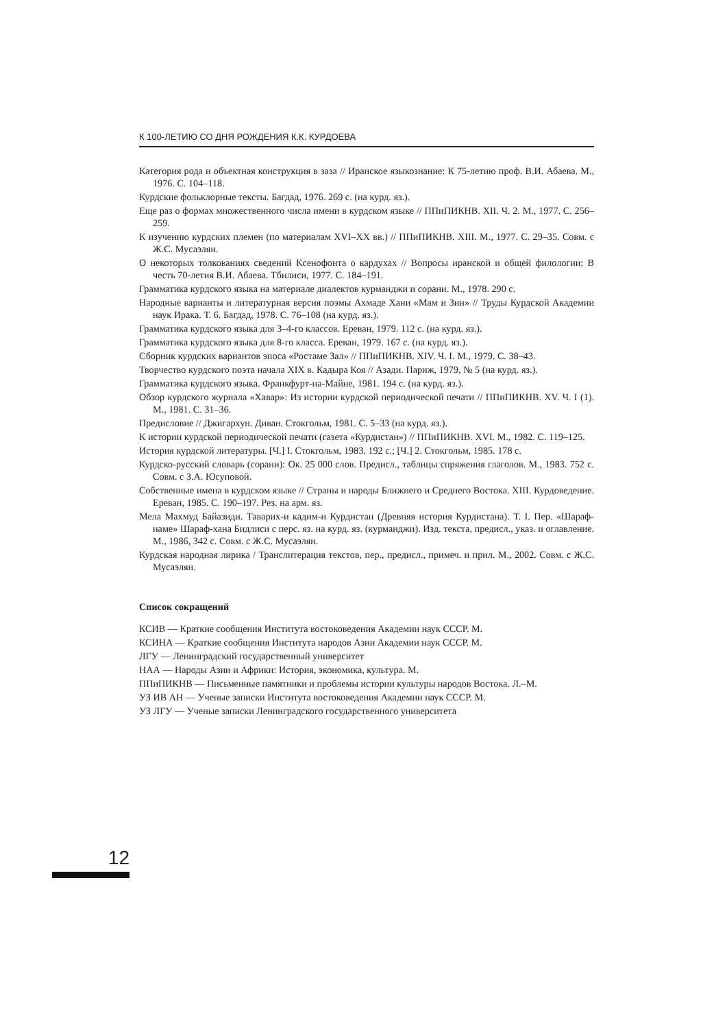К 100-ЛЕТИЮ СО ДНЯ РОЖДЕНИЯ К.К. КУРДОЕВА
Категория рода и объектная конструкция в заза // Иранское языкознание: К 75-летию проф. В.И. Абаева. М., 1976. С. 104–118.
Курдские фольклорные тексты. Багдад, 1976. 269 с. (на курд. яз.).
Еще раз о формах множественного числа имени в курдском языке // ППиПИКНВ. XII. Ч. 2. М., 1977. С. 256–259.
К изучению курдских племен (по материалам XVI–XX вв.) // ППиПИКНВ. XIII. М., 1977. С. 29–35. Совм. с Ж.С. Мусаэлян.
О некоторых толкованиях сведений Ксенофонта о кардухах // Вопросы иранской и общей филологии: В честь 70-летия В.И. Абаева. Тбилиси, 1977. С. 184–191.
Грамматика курдского языка на материале диалектов курманджи и сорани. М., 1978. 290 с.
Народные варианты и литературная версия поэмы Ахмаде Хани «Мам и Зин» // Труды Курдской Академии наук Ирака. Т. 6. Багдад, 1978. С. 76–108 (на курд. яз.).
Грамматика курдского языка для 3–4-го классов. Ереван, 1979. 112 с. (на курд. яз.).
Грамматика курдского языка для 8-го класса. Ереван, 1979. 167 с. (на курд. яз.).
Сборник курдских вариантов эпоса «Ростаме Зал» // ППиПИКНВ. XIV. Ч. I. М., 1979. С. 38–43.
Творчество курдского поэта начала XIX в. Кадыра Коя // Азади. Париж, 1979, № 5 (на курд. яз.).
Грамматика курдского языка. Франкфурт-на-Майне, 1981. 194 с. (на курд. яз.).
Обзор курдского журнала «Хавар»: Из истории курдской периодической печати // ППиПИКНВ. XV. Ч. I (1). М., 1981. С. 31–36.
Предисловие // Джигархун. Диван. Стокгольм, 1981. С. 5–33 (на курд. яз.).
К истории курдской периодической печати (газета «Курдистан») // ППиПИКНВ. XVI. М., 1982. С. 119–125.
История курдской литературы. [Ч.] I. Стокгольм, 1983. 192 с.; [Ч.] 2. Стокгольм, 1985. 178 с.
Курдско-русский словарь (сорани): Ок. 25 000 слов. Предисл., таблицы спряжения глаголов. М., 1983. 752 с. Совм. с З.А. Юсуповой.
Собственные имена в курдском языке // Страны и народы Ближнего и Среднего Востока. XIII. Курдоведение. Ереван, 1985. С. 190–197. Рез. на арм. яз.
Мела Махмуд Байазиди. Таварих-и кадим-и Курдистан (Древняя история Курдистана). Т. I. Пер. «Шараф-наме» Шараф-хана Бидлиси с перс. яз. на курд. яз. (курманджи). Изд. текста, предисл., указ. и оглавление. М., 1986, 342 с. Совм. с Ж.С. Мусаэлян.
Курдская народная лирика / Транслитерация текстов, пер., предисл., примеч. и прил. М., 2002. Совм. с Ж.С. Мусаэлян.
Список сокращений
КСИВ — Краткие сообщения Института востоковедения Академии наук СССР. М.
КСИНА — Краткие сообщения Института народов Азии Академии наук СССР. М.
ЛГУ — Ленинградский государственный университет
НАА — Народы Азии и Африки: История, экономика, культура. М.
ППиПИКНВ — Письменные памятники и проблемы истории культуры народов Востока. Л.–М.
УЗ ИВ АН — Ученые записки Института востоковедения Академии наук СССР. М.
УЗ ЛГУ — Ученые записки Ленинградского государственного университета
12